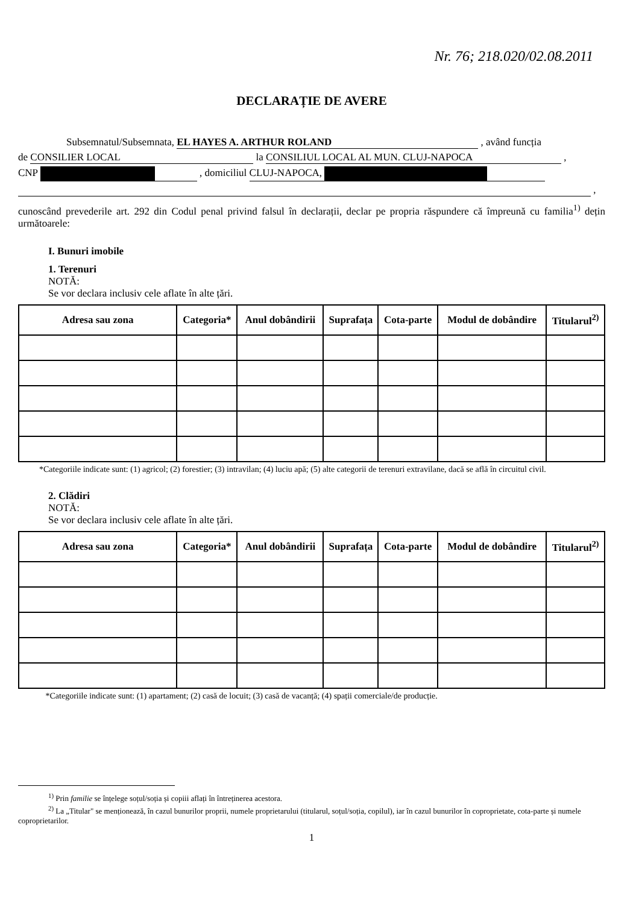Nr. 76; 218.020/02.08.2011
DECLARAȚIE DE AVERE
Subsemnatul/Subsemnata, EL HAYES A. ARTHUR ROLAND , având funcția
de CONSILIER LOCAL la CONSILIUL LOCAL AL MUN. CLUJ-NAPOCA ,
CNP , domiciliul CLUJ-NAPOCA,
,
cunoscând prevederile art. 292 din Codul penal privind falsul în declarații, declar pe propria răspundere că împreună cu familia<sup>1)</sup> dețin următoarele:
I. Bunuri imobile
1. Terenuri
NOTĂ:
Se vor declara inclusiv cele aflate în alte țări.
| Adresa sau zona | Categoria* | Anul dobândirii | Suprafața | Cota-parte | Modul de dobândire | Titularul<sup>2)</sup> |
| --- | --- | --- | --- | --- | --- | --- |
*Categoriile indicate sunt: (1) agricol; (2) forestier; (3) intravilan; (4) luciu apă; (5) alte categorii de terenuri extravilane, dacă se află în circuitul civil.
2. Clădiri
NOTĂ:
Se vor declara inclusiv cele aflate în alte țări.
| Adresa sau zona | Categoria* | Anul dobândirii | Suprafața | Cota-parte | Modul de dobândire | Titularul<sup>2)</sup> |
| --- | --- | --- | --- | --- | --- | --- |
*Categoriile indicate sunt: (1) apartament; (2) casă de locuit; (3) casă de vacanță; (4) spații comerciale/de producție.
<sup>1)</sup> Prin familie se înțelege soțul/soția și copiii aflați în întreținerea acestora.
<sup>2)</sup> La „Titular" se menționează, în cazul bunurilor proprii, numele proprietarului (titularul, soțul/soția, copilul), iar în cazul bunurilor în coproprietate, cota-parte și numele coproprietarilor.
1